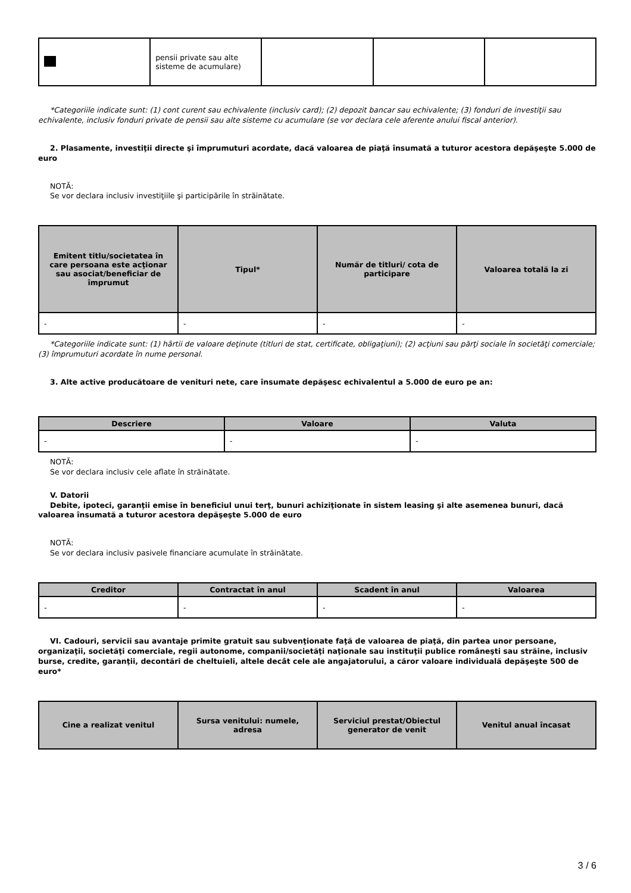| | pensii private sau alte sisteme de acumulare) | | | |
*Categoriile indicate sunt: (1) cont curent sau echivalente (inclusiv card); (2) depozit bancar sau echivalente; (3) fonduri de investiţii sau echivalente, inclusiv fonduri private de pensii sau alte sisteme cu acumulare (se vor declara cele aferente anului fiscal anterior).
2. Plasamente, investiţii directe şi împrumuturi acordate, dacă valoarea de piaţă însumată a tuturor acestora depăşeşte 5.000 de euro
NOTĂ:
Se vor declara inclusiv investiţiile şi participările în străinătate.
| Emitent titlu/societatea în care persoana este acţionar sau asociat/beneficiar de împrumut | Tipul* | Număr de titluri/ cota de participare | Valoarea totală la zi |
| --- | --- | --- | --- |
| - | - | - | - |
*Categoriile indicate sunt: (1) hârtii de valoare deţinute (titluri de stat, certificate, obligaţiuni); (2) acţiuni sau părţi sociale în societăţi comerciale; (3) împrumuturi acordate în nume personal.
3. Alte active producătoare de venituri nete, care însumate depăşesc echivalentul a 5.000 de euro pe an:
| Descriere | Valoare | Valuta |
| --- | --- | --- |
| - | - | - |
NOTĂ:
Se vor declara inclusiv cele aflate în străinătate.
V. Datorii
Debite, ipoteci, garanţii emise în beneficiul unui terţ, bunuri achiziţionate în sistem leasing şi alte asemenea bunuri, dacă valoarea însumată a tuturor acestora depăşeşte 5.000 de euro
NOTĂ:
Se vor declara inclusiv pasivele financiare acumulate în străinătate.
| Creditor | Contractat în anul | Scadent în anul | Valoarea |
| --- | --- | --- | --- |
| - | - | - | - |
VI. Cadouri, servicii sau avantaje primite gratuit sau subvenţionate faţă de valoarea de piaţă, din partea unor persoane, organizaţii, societăţi comerciale, regii autonome, companii/societăţi naţionale sau instituţii publice româneşti sau străine, inclusiv burse, credite, garanţii, decontări de cheltuieli, altele decât cele ale angajatorului, a căror valoare individuală depăşeşte 500 de euro*
| Cine a realizat venitul | Sursa venitului: numele, adresa | Serviciul prestat/Obiectul generator de venit | Venitul anual încasat |
| --- | --- | --- | --- |
3 / 6